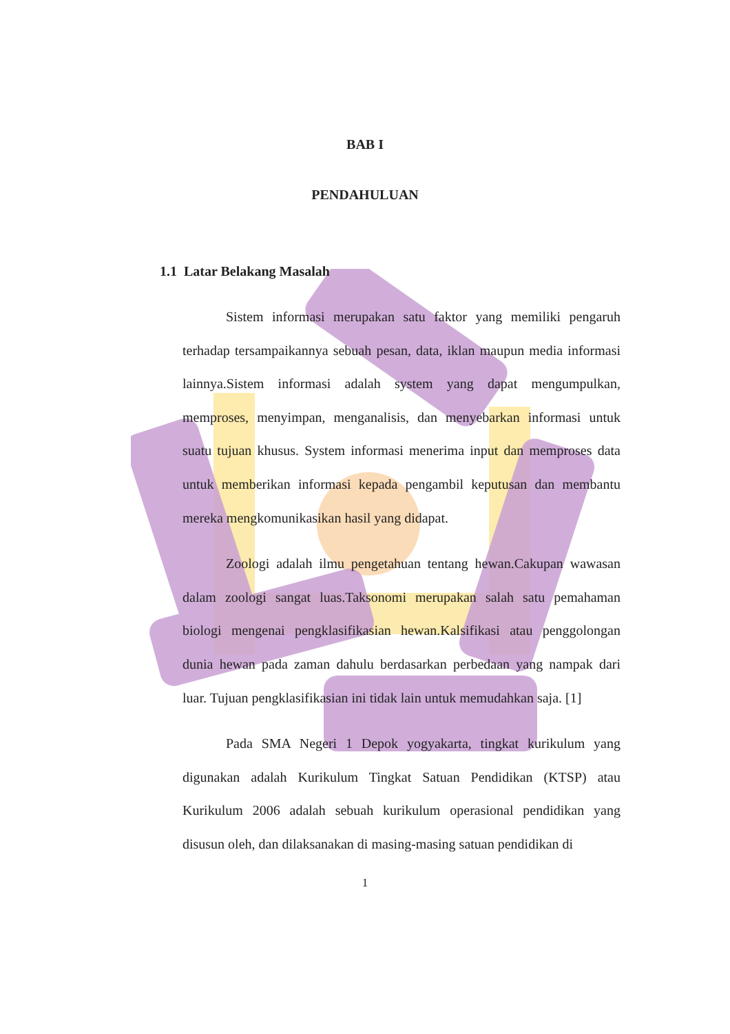BAB I
PENDAHULUAN
1.1 Latar Belakang Masalah
Sistem informasi merupakan satu faktor yang memiliki pengaruh terhadap tersampaikannya sebuah pesan, data, iklan maupun media informasi lainnya.Sistem informasi adalah system yang dapat mengumpulkan, memproses, menyimpan, menganalisis, dan menyebarkan informasi untuk suatu tujuan khusus. System informasi menerima input dan memproses data untuk memberikan informasi kepada pengambil keputusan dan membantu mereka mengkomunikasikan hasil yang didapat.
Zoologi adalah ilmu pengetahuan tentang hewan.Cakupan wawasan dalam zoologi sangat luas.Taksonomi merupakan salah satu pemahaman biologi mengenai pengklasifikasian hewan.Kalsifikasi atau penggolongan dunia hewan pada zaman dahulu berdasarkan perbedaan yang nampak dari luar. Tujuan pengklasifikasian ini tidak lain untuk memudahkan saja. [1]
Pada SMA Negeri 1 Depok yogyakarta, tingkat kurikulum yang digunakan adalah Kurikulum Tingkat Satuan Pendidikan (KTSP) atau Kurikulum 2006 adalah sebuah kurikulum operasional pendidikan yang disusun oleh, dan dilaksanakan di masing-masing satuan pendidikan di
1